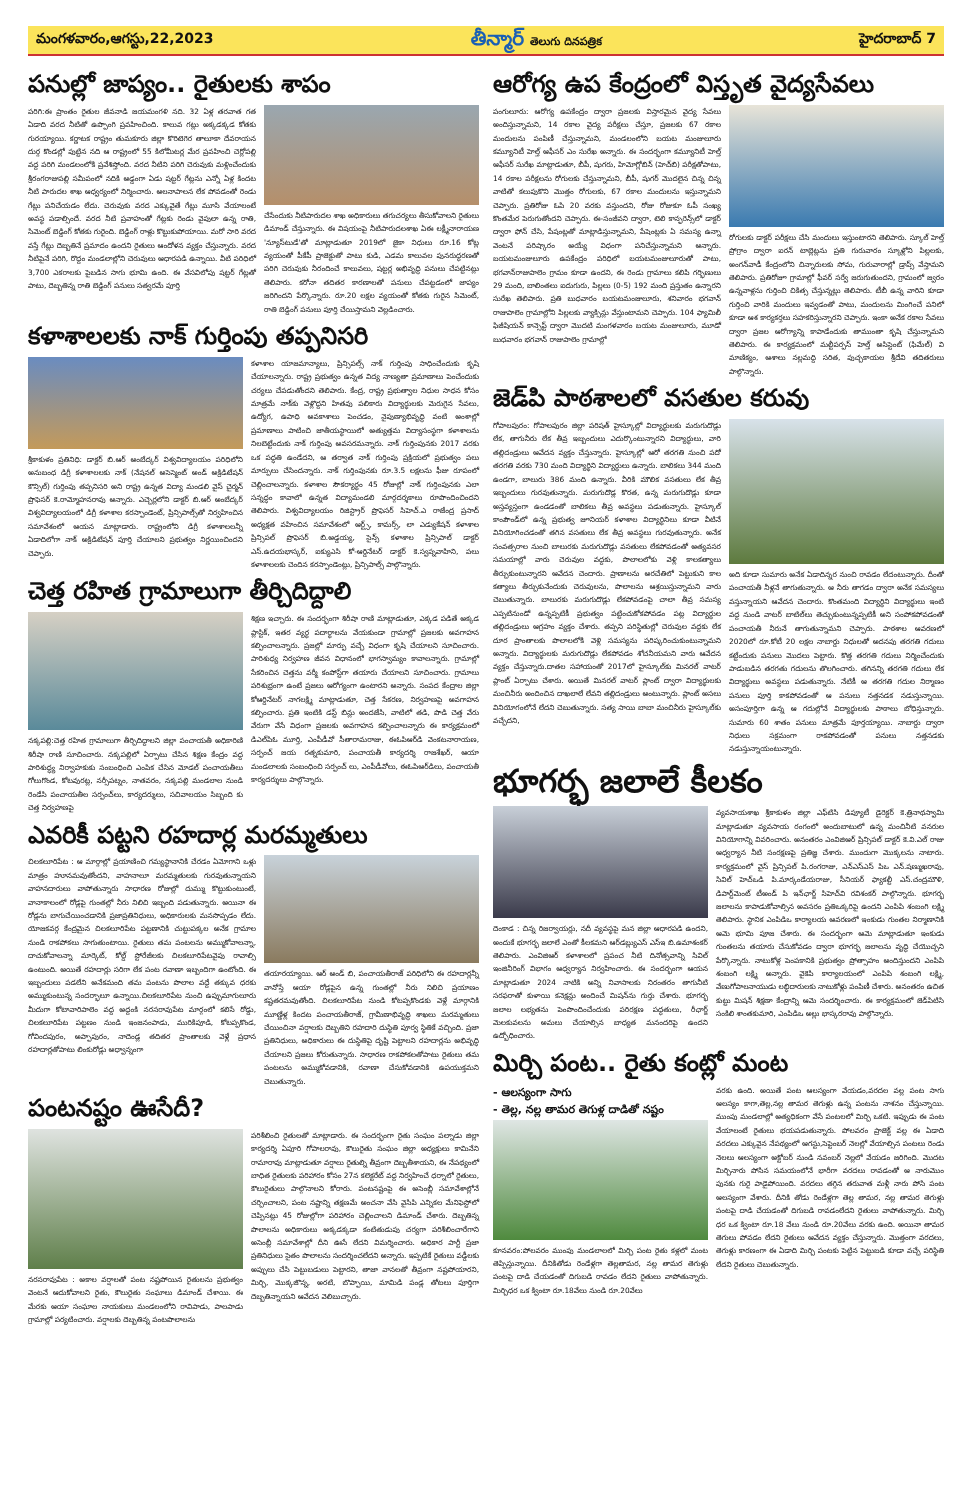మంగళవారం,ఆగస్టు,22,2023
తీన్మార్ తెలుగు దినపత్రిక
హైదరాబాద్ 7
పనుల్లో జాప్యం.. రైతులకు శాపం
పరిగి:ఈ ప్రాంతం రైతుల జీవనాడి జయమంగళి నది. 32 ఏళ్ల తరవాత గత ఏడాది వరద నీటితో ఉప్పొంగి ప్రవహించింది. కాలువ గట్లు అక్కడక్కడ కోతకు గురయ్యాయి. కర్ణాటక రాష్ట్రం తుమకూరు జిల్లా కొరిటెగెర తాలూకా దేవరాయన దుర్గ కొండల్లో పుట్టిన నది ఆ రాష్ట్రంలో 55 కిలోమీటర్ల మేర ప్రవహించి చెర్లోపల్లి వద్ద పరిగి మండలంలోకి ప్రవేశిస్తోంది. వరద నీటిని పరిగి చెరువుకు మళ్లించేందుకు శ్రీరంగరాజుపల్లి సమీపంలో నదికి అడ్డంగా ఏడు షట్టర్ గేట్లను ఎన్నో ఏళ్ల కిందట నీటి పారుదల శాఖ ఆధ్వర్యంలో నిర్మించారు. అలనాపాలన లేక పోవడంతో రెండు గేట్లు పనిచేయడం లేదు. చెరువుకు వరద ఎక్కువైతే గేట్లు మూసి వేయాలంటే అవస్థ పడాల్సిందే. వరద నీటి ప్రవాహంతో గేట్లకు రెండు వైపులా ఉన్న రాతి, సిమెంట్ బెడ్డింగ్ కోతకు గురైంది. బెడ్డింగ్ రాళ్లు కొట్టుకుపోయాయి. మరో సారి వరద వస్తే గేట్లు దెబ్బతినే ప్రమాదం ఉందని రైతులు ఆందోళన వ్యక్తం చేస్తున్నారు. వరద నీటిపైనే పరిగి, రొద్దం మండలాల్లోని చెరువులు ఆధారపడి ఉన్నాయి. వీటి పరిధిలో 3,700 ఎకరాలకు పైబడిన సాగు భూమి ఉంది. ఈ వేసవిలోపు షట్టర్ గేట్లతో పాటు, దెబ్బతిన్న రాతి బెడ్డింగ్ పనులు సత్వరమే పూర్తి
చేసేందుకు నీటిపారుదల శాఖ అధికారులు తగుచర్యలు తీసుకోవాలని రైతులు డిమాండ్ చేస్తున్నారు. ఈ విషయంపై నీటిపారుదలశాఖ ఏఈ లక్ష్మీనారాయణ 'న్యూస్‌టుడే'తో మాట్లాడుతూ 2019లో జైకా నిధులు రూ.16 కోట్ల వ్యయంతో పీకేపీ ప్రాజెక్టుతో పాటు కుడి, ఎడమ కాలువల పునరుద్ధరణతో పరిగి చెరువుకు నీరందించే కాలువలు, షట్టర్ల అభివృద్ధి పనులు చేపట్టినట్లు తెలిపారు. కరోనా తదితర కారణాలతో పనులు చేపట్టడంలో జాప్యం జరిగిందని పేర్కొన్నారు. రూ.20 లక్షల వ్యయంతో కోతకు గురైన సిమెంట్, రాతి బెడ్డింగ్ పనులు పూర్తి చేయిస్తామని వెల్లడించారు.
కళాశాలలకు నాక్ గుర్తింపు తప్పనిసరి
శ్రీకాకుళం ప్రతినిధి: డాక్టర్ బి.ఆర్ అంబేద్కర్ విశ్వవిద్యాలయం పరిధిలోని అనుబంధ డిగ్రీ కళాశాలలకు నాక్ (నేషనల్ అసెస్మెంట్ అండ్ అక్రిడిటేషన్ కౌన్సిల్) గుర్తింపు తప్పనిసరి అని రాష్ట్ర ఉన్నత విద్యా మండలి వైస్ చైర్మన్ ప్రొఫెసర్ కె.రామ్మోహనరావు అన్నారు. ఎచ్చెర్లలోని డాక్టర్ బి.ఆర్ అంబేద్కర్ విశ్వవిద్యాలయంలో డిగ్రీ కళాశాల కరస్పాండెంట్, ప్రిన్సిపాల్స్‌తో నిర్వహించిన సమావేశంలో ఆయన మాట్లాడారు. రాష్ట్రంలోని డిగ్రీ కళాశాలలన్నీ ఏడాదిలోగా నాక్ అక్రిడిటేషన్ పూర్తి చేయాలని ప్రభుత్వం నిర్ణయించిందని చెప్పారు.
కళాశాల యాజమాన్యాలు, ప్రిన్సిపల్స్ నాక్ గుర్తింపు సాధించేందుకు కృషి చేయాలన్నారు. రాష్ట్ర ప్రభుత్వం ఉన్నత విద్య నాణ్యతా ప్రమాణాలు పెంచేందుకు చర్యలు చేపడుతోందని తెలిపారు. కేంద్ర, రాష్ట్ర ప్రభుత్వాల నిధుల సాధన కోసం మాత్రమే నాక్‌కు వెళ్లొద్దని హితవు పలికారు విద్యార్థులకు మెరుగైన సేవలు, ఉద్యోగ, ఉపాధి అవకాశాలు పెంచడం, నైపుణ్యాభివృద్ధి వంటి అంశాల్లో ప్రమాణాలు పాటించి జాతీయస్థాయిలో అత్యుత్తమ విద్యాసంస్థగా కళాశాలను నిలబెట్టేందుకు నాక్ గుర్తింపు అవసరమన్నారు. నాక్ గుర్తింపునకు 2017 వరకు ఒక పద్ధతి ఉండేదని, ఆ తర్వాత నాక్ గుర్తింపు ప్రక్రియలో ప్రభుత్వం పలు మార్పులు చేసిందన్నారు. నాక్ గుర్తింపునకు రూ.3.5 లక్షలను ఫీజు రూపంలో చెల్లించాలన్నారు. కళాశాల సౌకర్యార్థం 45 రోజుల్లో నాక్ గుర్తింపునకు ఎలా సన్నద్ధం కావాలో ఉన్నత విద్యామండలి మార్గదర్శకాలు రూపొందించిందని తెలిపారు. విశ్వవిద్యాలయం రిజిస్ట్రార్ ప్రొఫెసర్ సిహెచ్.ఎ రాజేంద్ర ప్రసాద్ అధ్యక్షత వహించిన సమావేశంలో ఆర్ట్స్, కామర్స్, లా ఎడ్యుకేషన్ కళాశాల ప్రిన్సిపల్ ప్రొఫెసర్ బి.అడ్డయ్య, సైన్స్ కళాశాల ప్రిన్సిపాల్ డాక్టర్ ఎస్.ఉదయభాస్కర్, ఐక్యుఎసి కో-ఆర్డినేటర్ డాక్టర్ కె.స్వప్నవాహిని, పలు కళాశాలలకు చెందిన కరస్పాండెంట్లు, ప్రిన్సిపాల్స్ పాల్గొన్నారు.
చెత్త రహిత గ్రామాలుగా తీర్చిదిద్దాలి
నక్కపల్లి:చెత్త రహిత గ్రామాలుగా తీర్చిదిద్దాలని జిల్లా పంచాయతీ అధికారిణి శిరీషా రాణి సూచించారు. నక్కపల్లిలో ఏర్పాటు చేసిన శిక్షణ కేంద్రం వద్ద పారిశుద్ధ్య నిర్వాహకుకు సంబంధించి ఎంపిక చేసిన మోడల్ పంచాయతీలు గోలుగొండ, కోటవురట్ల, నర్సీపట్నం, నాతవరం, నక్కపల్లి మండలాల నుండి రెండేసి పంచాయతీల సర్పంచ్‌లు, కార్యదర్శులు, సచివాలయం సిబ్బంది కు చెత్త నిర్వహణపై
శిక్షణ ఇచ్చారు. ఈ సందర్భంగా శిరీషా రాణి మాట్లాడుతూ, ఎక్కడ పడితే అక్కడ ప్లాస్టిక్, ఇతర వ్యర్థ పదార్థాలను వేయకుండా గ్రామాల్లో ప్రజలకు అవగాహన కల్పించాలన్నారు. ప్రజల్లో మార్పు వచ్చే విధంగా కృషి చేయాలని సూచించారు. పారిశుధ్య నిర్వహణ జీవన విధానంలో భాగస్వామ్యం కావాలన్నారు. గ్రామాల్లో సేకరించిన చెత్తను వర్మీ కంపోస్ట్‌గా తయారు చేయాలని సూచించారు. గ్రామాలు పరిశుభ్రంగా ఉంటే ప్రజలు ఆరోగ్యంగా ఉంటారని అన్నారు. సంపద కేంద్రాల జిల్లా కోఆర్డినేటర్ నాగలక్ష్మి మాట్లాడుతూ, చెత్త సేకరణ, నిర్వహణపై అవగాహన కల్పించారు. ప్రతి ఇంటికి డస్ట్ బిన్లు అందజేసి, వాటిలో తడి, పొడి చెత్త వేరు వేరుగా వేసే విధంగా ప్రజలకు అవగాహన కల్పించాలన్నారు ఈ కార్యక్రమంలో డిఎల్‌పిఓ మూర్తి, ఎంపీడీవో సీతారామరాజు, ఈఓపిఆర్‌డి వెంకటనారాయణ, సర్పంచ్ జయ రత్నకుమారి, పంచాయతీ కార్యదర్శి రాజశేఖర్, ఆయా మండలాలకు సంబంధించి సర్పంచ్ లు, ఎంపీడీవోలు, ఈఓపిఆర్‌డిలు, పంచాయతీ కార్యదర్శులు పాల్గొన్నారు.
ఎవరికీ పట్టని రహదార్ల మరమ్మతులు
చిలకలూరిపేట : ఆ మార్గాల్లో ప్రయాణించి గమ్యస్థానానికి చేరడం ఏమోగాని ఒళ్లు మాత్రం హూనమవుతోందని, వాహనాలూ మరమ్మతులకు గురవుతున్నాయని వాహనదారులు వాపోతున్నారు సాధారణ రోజుల్లో దుమ్ము కొట్టుకుంటుంటే, వానాకాలంలో రోడ్లపై గుంతల్లో నీరు నిలిచి ఇబ్బంది పడుతున్నారు. అయినా ఈ రోడ్లను బాగుచేయించడానికి ప్రజాప్రతినిధులు, అధికారులకు మనసొప్పడం లేదు. యోజకవర్గ కేంద్రమైన చిలకలూరిపేట పట్టణానికి చుట్టుపక్కల అనేక గ్రామాల నుండి రాకపోకలు సాగుతుంటాయి. రైతులు తమ పంటలను అమ్ముకోవాలన్నా, దాచుకోవాలన్నా మార్కెట్, కోల్డ్ స్టోరేజీలకు చిలకలూరిపేటవైపు రావాల్సి ఉంటుంది. అయితే రహదార్లు సరిగా లేక పంట రవాణా ఇబ్బందిగా ఉంటోంది. ఈ ఇబ్బందులు పడలేని అనేకమంది తమ పంటను పొలాల వద్దే తక్కువ ధరకు అమ్ముకుంటున్న సందర్భాలూ ఉన్నాయి.చిలకలూరిపేట నుంచి ఉప్పుమాగులూరు మీదుగా కోటావారిపాలెం వద్ద అద్దంకి నరసరావుపేట మార్గంలో కలిసే రోడ్డు, చిలకలూరిపేట పట్టణం నుండి ఇంజనంపాడు, మురికిపూడి, కోటప్పకొండ, గోవిందపురం, అప్పాపురం, నాదెండ్ల తదితర ప్రాంతాలకు వెళ్లే ప్రధాన రహదార్లతోపాటు లింకురోడ్లు అధ్వాన్నంగా
తయారయ్యాయి. ఆర్ అండ్ బి, పంచాయతీరాజ్ పరిధిలోని ఈ రహదార్లన్నీ వానోస్తే ఆయా రోడ్లపైన ఉన్న గుంతల్లో నీరు నిలిచి ప్రయాణం కష్టతరమవుతోంది. చిలకలూరిపేట నుండి కోటప్పకొండకు వెళ్లే మార్గానికి మూణ్ణేళ్ల కిందట పంచాయతీరాజ్, గ్రామీణాభివృద్ధి శాఖలు మరమ్మతులు చేయించినా వర్షాలకు దెబ్బతిని రహదారి దుస్థితి పూర్వ స్థితికే వచ్చింది. ప్రజా ప్రతినిధులు, అధికారులు ఈ దుస్థితిపై దృష్టి పెట్టాలని రహదార్లను అభివృద్ధి చేయాలని ప్రజలు కోరుతున్నారు. సాధారణ రాకపోకలతోపాటు రైతులు తమ పంటలను అమ్ముకోవడానికి, రవాణా చేసుకోవడానికి ఉపయుక్తమని చెబుతున్నారు.
పంటనష్టం ఊసేదీ?
నరసరావుపేట : అకాల వర్షాలతో పంట నష్టపోయిన రైతులను ప్రభుత్వం వెంటనే ఆదుకోవాలని రైతు, కౌలురైతు సంఘాలు డిమాండ్ చేశాయి. ఈ మేరకు ఆయా సంఘాల నాయకులు మండలంలోని రావిపాడు, పాలపాడు గ్రామాల్లో పర్యటించారు. వర్షాలకు దెబ్బతిన్న పంటపొలాలను
పరిశీలించి రైతులతో మాట్లాడారు. ఈ సందర్భంగా రైతు సంఘం పల్నాడు జిల్లా కార్యదర్శి ఏపూరి గోపాలరావు, కౌలురైతు సంఘం జిల్లా అధ్యక్షులు కామినేని రామారావు మాట్లాడుతూ వర్షాలు రైతుల్ని తీవ్రంగా దెబ్బతీశాయని, ఈ నేపథ్యంలో బాధిత రైతులకు పరిహారం కోసం 27న కలెక్టరేట్ వద్ద నిర్వహించే ధర్నాలో రైతులు, కౌలురైతులు పాల్గొనాలని కోరారు. పంటనష్టంపై ఈ అసెంబ్లీ సమావేశాల్లోనే చర్చించాలని, పంట నష్టాన్ని తక్షణమే అంచనా వేసి వైసిపి ఎన్నికల మేనిఫెస్టోలో చెప్పినట్లు 45 రోజుల్లోగా పరిహారం చెల్లించాలని డిమాండ్ చేశారు. దెబ్బతిన్న పొలాలను అధికారులు అక్కడక్కడా కంటితుడుపు చర్యగా పరిశీలించారేగాని అసెంబ్లీ సమావేశాల్లో దీని ఊసే లేదని విమర్శించారు. అధికార పార్టీ ప్రజా ప్రతినిధులు సైతం పొలాలను సందర్శించలేదని అన్నారు. ఇప్పటికే రైతులు వడ్డీలకు అప్పులు చేసి పెట్టుబడులు పెట్టారని, తాజా వానలతో తీవ్రంగా నష్టపోయారని, మిర్చి, మొక్కజొన్న, అరటి, బొప్పాయి, మామిడి పండ్ల తోటలు పూర్తిగా దెబ్బతిన్నాయని ఆవేదన వెలిబుచ్చారు.
ఆరోగ్య ఉప కేంద్రంలో విస్తృత వైద్యసేవలు
పంగులూరు: ఆరోగ్య ఉపకేంద్రం ద్వారా ప్రజలకు విస్తారమైన వైద్య సేవలు అందిస్తున్నామని, 14 రకాల వైద్య పరీక్షలు చేస్తూ, ప్రజలకు 67 రకాల మందులను పంపిణీ చేస్తున్నామని, మండలంలోని బయట మంజులూరు కమ్యూనిటీ హెల్త్ ఆఫీసర్ ఎం సురేఖ అన్నారు. ఈ సందర్భంగా కమ్యూనిటీ హెల్త్ ఆఫీసర్ సురేఖ మాట్లాడుతూ, బీపీ, షుగరు, హిమోగ్లోబిన్ (హెచ్‌బి) పరీక్షతోపాటు, 14 రకాల పరీక్షలను రోగులకు చేస్తున్నామని, బీపీ, షుగర్ మొదలైన చిన్న చిన్న వాటితో కలుపుకొని మొత్తం రోగులకు, 67 రకాల మందులను ఇస్తున్నామని చెప్పారు. ప్రతిరోజు ఓపి 20 వరకు వస్తుందని, రోజు రోజుకూ ఓపీ సంఖ్య కొంతమేర పెరుగుతోందని చెప్పారు. ఈ-సంజీవని ద్వారా, టెలి కాన్ఫరెన్స్‌లో డాక్టర్ ద్వారా ఫోన్ చేసి, పేషంట్లతో మాట్లాడిస్తున్నామని, పేషెంట్లకు ఏ సమస్య ఉన్నా వెంటనే పరిష్కారం అయ్యే విధంగా పనిచేస్తున్నామని అన్నారు. బయటమంజులూరు ఉపకేంద్రం పరిధిలో బయటమంజులూరుతో పాటు, భగవాన్‌రాజుపాలెం గ్రామం కూడా ఉందని, ఈ రెండు గ్రామాలు కలిపి గర్భిణులు 29 మంది, బాలింతలు ఐదుగురు, పిల్లలు (0-5) 192 మంది ప్రస్తుతం ఉన్నారని సురేఖ తెలిపారు. ప్రతి బుధవారం బయటమంజులూరు, శనివారం భగవాన్ రాజుపాలెం గ్రామాల్లోని పిల్లలకు వ్యాక్సిన్లు వేస్తుంటామని చెప్పారు. 104 ఫ్యామిలీ ఫిజీషియన్ కాన్సెప్ట్ ద్వారా మొదటి మంగళవారం బయట మంజులూరు, మూడో బుధవారం భగవాన్ రాజుపాలెం గ్రామాల్లో
రోగులకు డాక్టర్ పరీక్షలు చేసి మందులు ఇస్తుంటారని తెలిపారు. స్కూల్ హెల్త్ ప్రోగ్రాం ద్వారా ఐరన్ టాబ్లెట్లను ప్రతి గురువారం స్కూళ్లోని పిల్లలకు, అంగన్‌వాడీ కేంద్రంలోని చిన్నారులకు సోమ, గురువారాల్లో డ్రాప్స్ వేస్తామని తెలిపారు. ప్రతిరోజూ గ్రామాల్లో ఫీవర్ సర్వే జరుగుతుందని, గ్రామంలో జ్వరం ఉన్నవాళ్లను గుర్తించి చికిత్స చేస్తున్నట్లు తెలిపారు. టీబీ ఉన్న వారిని కూడా గుర్తించి వారికి మందులు ఇవ్వడంతో పాటు, మందులను మింగించే పనిలో కూడా ఆశ కార్యకర్తలు సహకరిస్తున్నారని చెప్పారు. ఇంకా అనేక రకాల సేవలు ద్వారా ప్రజల ఆరోగ్యాన్ని కాపాడేందుకు తాముంతా కృషి చేస్తున్నామని తెలిపారు. ఈ కార్యక్రమంలో మల్టీపర్పస్ హెల్త్ అసిస్టెంట్ (ఫిమేల్) వి మాణిక్యం, ఆశాలు నల్లమద్ది సరిత, పుచ్చకాయల శ్రీదేవి తదితరులు పాల్గొన్నారు.
జెడ్‌పి పాఠశాలలో వసతుల కరువు
గోపాలపురం: గోపాలపురం జిల్లా పరిషత్ హైస్కూల్లో విద్యార్థులకు మరుగుదొడ్లు లేక, తాగునీరు లేక తీవ్ర ఇబ్బందులు ఎదుర్కొంటున్నారని విద్యార్థులు, వారి తల్లిదండ్రులు ఆవేదన వ్యక్తం చేస్తున్నారు. హైస్కూల్లో ఆరో తరగతి నుంచి పదో తరగతి వరకు 730 మంది విద్యార్థిని విద్యార్థులు ఉన్నారు. బాలికలు 344 మంది ఉండగా, బాలురు 386 మంది ఉన్నారు. వీరికి మౌలిక వసతులు లేక తీవ్ర ఇబ్బందులు గురవుతున్నారు. మరుగుదొడ్ల కొరత, ఉన్న మరుగుదొడ్లు కూడా అస్తవ్యస్తంగా ఉండడంతో బాలికలు తీవ్ర అవస్థలు పడుతున్నారు. హైస్కూల్ కాంపౌండ్‌లో ఉన్న ప్రభుత్వ జూనియర్ కళాశాల విద్యార్థినిలు కూడా వీటినే వినియోగించడంతో తగిన వసతులు లేక తీవ్ర అవస్థలు గురవుతున్నారు. అనేక సంవత్సరాల నుంచి బాలురకు మరుగుదొడ్లు వసతులు లేకపోవడంతో అత్యవసర సమయాల్లో వారు చెరువుల వద్దకు, పొలాలలోకు వెళ్లి కాలకత్యాలు తీర్చుకుంటున్నారని ఆవేదన చెందారు. ప్రాణాలను అరచేతిలో పెట్టుకుని కాల కత్యాలు తీర్చుకునేందుకు చెరువులను, పొలాలను ఆశ్రయిస్తున్నామని వారు చెబుతున్నారు. బాలురకు మరుగుదొడ్లు లేకపోవడంపై చాలా తీవ్ర సమస్య ఎప్పటినుండో ఉన్నప్పటికీ ప్రభుత్వం పట్టించుకోకపోవడం పట్ల విద్యార్థుల తల్లిదండ్రులు ఆగ్రహం వ్యక్తం చేశారు. తప్పని పరిస్థితుల్లో చెరువుల వద్దకు లేక దూర ప్రాంతాలకు పొలాలలోకి వెళ్లి సమస్యను పరిష్కరించుకుంటున్నామని అన్నారు. విద్యార్థులకు మరుగుదొడ్లు లేకపోవడం శోచనీయమని వారు ఆవేదన వ్యక్తం చేస్తున్నారు.దాతల సహాయంతో 2017లో హైస్కూల్‌కు మినరల్ వాటర్ ప్లాంట్ ఏర్పాటు చేశారు. అయితే మినరల్ వాటర్ ప్లాంట్ ద్వారా విద్యార్థులకు మంచినీరు అందించిన దాఖలాలే లేవని తల్లిదండ్రులు అంటున్నారు. ప్లాంట్ అసలు వినియోగంలోనే లేదని చెబుతున్నారు. సత్య సాయి బాబా మంచినీరు హైస్కూల్‌కు వచ్చేదని,
అది కూడా సుమారు అనేక ఏడాదిన్నర నుంచి రావడం లేదంటున్నారు. దీంతో పంచాయతీ నీళ్లనే తాగుతున్నారు. ఆ నీరు తాగడం ద్వారా అనేక సమస్యలు వస్తున్నాయని ఆవేదన చెందారు. కొంతమంది విద్యార్థిని విద్యార్థులు ఇంటి వద్ద నుండి వాటర్ బాటిల్‌లు తెచ్చుకుంటున్నప్పటికీ అని సంపోకపోవడంతో పంచాయతీ నీరునే తాగుతున్నామని చెప్పారు. పాఠశాల ఆవరణలో 2020లో రూ.కోటీ 20 లక్షల నాబార్డు నిధులతో అదనపు తరగతి గదులు కట్టేందుకు పనులు మొదలు పెట్టారు. కొత్త తరగతి గదులు నిర్మించేందుకు పాడుబడిన తరగతు గదులను తొలగించారు. తగినన్ని తరగతి గదులు లేక విద్యార్థులు అవస్థలు పడుతున్నారు. నేటికీ ఆ తరగతి గదుల నిర్మాణం పనులు పూర్తి కాకపోవడంతో ఆ పనులు నత్తనడక నడుస్తున్నాయి. అసంపూర్తిగా ఉన్న ఆ గదుల్లోనే విద్యార్థులకు పాఠాలు బోధిస్తున్నారు. సుమారు 60 శాతం పనులు మాత్రమే పూర్తయ్యాయి. నాబార్డు ద్వారా నిధులు సక్రమంగా రాకపోవడంతో పనులు నత్తనడకు నడుస్తున్నాయంటున్నారు.
భూగర్భ జలాలే కీలకం
దెంకాడ : చిన్న రిజర్వాయర్లు, నదీ వ్యవస్థపై మన జిల్లా ఆధారపడి ఉందని, అందుకే భూగర్భ జలాలే ఎంతో కీలకమని ఆర్‌డబ్ల్యుఎస్ ఎస్ఇ బి.ఉమాశంకర్ తెలిపారు. ఎంవిజిఆర్ కళాశాలలో ప్రపంచ నీటి దినోత్సవాన్ని సివిల్ ఇంజినీరింగ్ విభాగం ఆధ్వర్యాన నిర్వహించారు. ఈ సందర్భంగా ఆయన మాట్లాడుతూ 2024 నాటికి అన్ని నివాసాలకు నిరంతరం తాగునీటి సరఫరాతో కుళాయి కనెక్షన్లు అందించే మిషన్‌ను గుర్తు చేశారు. భూగర్భ జలాల లభ్యతను పెంపొందించేందుకు పరిరక్షణ పద్ధతులు, రీఛార్జ్ మెలకువలను అమలు చేయాల్సిన బాధ్యత మనందరిపై ఉందని ఉద్బోధించారు.
వ్యవసాయశాఖ శ్రీకాకుళం జిల్లా ఎఫ్‌టిసి డిప్యూటీ డైరెక్టర్ కె.త్రినాథస్వామి మాట్లాడుతూ వ్యవసాయ రంగంలో అందుబాటులో ఉన్న మంచినీటి వనరుల వినియోగాన్ని వివరించారు. అనంతరం ఎంవిజిఆర్ ప్రిన్సిపల్ డాక్టర్ కె.వి.ఎల్ రాజు ఆధ్వర్యాన నీటి సంరక్షణపై ప్రతిజ్ఞ చేశారు. ముందుగా మొక్కలను నాటారు. కార్యక్రమంలో వైస్ ప్రిన్సిపల్ పి.రంగరాజు, ఎన్ఎస్ఎస్ పిఒ ఎన్.షణ్ముఖరావు, సివిల్ హెచ్‌ఒడి పి.మార్కండేయరాజు, సీనియర్ ఫ్యాకల్టీ ఎస్.చంద్రమౌళి, డిపార్ట్‌మెంట్ టీఅండ్ పి ఇన్‌ఛార్జ్ సిహెచ్‌వి రవిశంకర్ పాల్గొన్నారు. భూగర్భ జలాలను కాపాడుకోవాల్సిన అవసరం ప్రతిఒక్కరిపై ఉందని ఎంపిపి శంబంగి లక్ష్మి తెలిపారు. స్థానిక ఎంపిడిఒ కార్యాలయ ఆవరణలో ఇంకుడు గుంతల నిర్మాణానికి ఆమె భూమి పూజ చేశారు. ఈ సందర్భంగా ఆమె మాట్లాడుతూ ఇంకుడు గుంతలను తయారు చేసుకోవడం ద్వారా భూగర్భ జలాలను వృద్ధి చేయొచ్చని పేర్కొన్నారు. నాటుకోళ్ల పెంపకానికి ప్రభుత్వం ప్రోత్సాహం అందిస్తుందని ఎంపిపి శంబంగి లక్ష్మి అన్నారు. వైకెపి కార్యాలయంలో ఎంపిపి శంబంగి లక్ష్మి, వేణుగోపాలనాయుడు లబ్ధిదారులకు నాటుకోళ్లు పంపిణీ చేశారు. అనంతరం ఉచిత కుట్టు మిషన్ శిక్షణా కేంద్రాన్ని ఆమె సందర్శించారు. ఈ కార్యక్రమంలో జెడ్‌పిటిసి సంకిలి శాంతకుమారి, ఎంపిడిఒ అల్లు భాస్కరరావు పాల్గొన్నారు.
మిర్చి పంట.. రైతు కంట్లో మంట
- ఆలస్యంగా సాగు
- తెల్ల, నల్ల తామర తెగుళ్ల దాడితో నష్టం
కూనవరం:పోలవరం ముంపు మండలాలలో మిర్చి పంట రైతు కళ్లలో మంట తెప్పిస్తున్నాయి. దీనికితోడు రెండేళ్లగా తెల్లతామర, నల్ల తామర తెగుళ్లు పంటపై దాడి చేయడంతో దిగుబడి రావడం లేదని రైతులు వాపోతున్నారు. మిర్చిధర ఒక క్వింటా రూ.18వేలు నుండి రూ.20వేలు
వరకు ఉంది. అయితే పంట ఆలస్యంగా వేయడం,వరదల వల్ల పంట సాగు ఆలస్యం కాగా,తెల్ల,నల్ల తామర తెగుళ్లు ఉన్న పంటను నాశనం చేస్తున్నాయి. ముంపు మండలాల్లో అత్యధికంగా వేసే పంటలలో మిర్చి ఒకటి. ఇప్పుడు ఈ పంట వేయాలంటే రైతులు భయపడుతున్నారు. పోలవరం ప్రాజెక్ట్ వల్ల ఈ ఏడాది వరదలు ఎక్కువైన నేపథ్యంలో ఆగస్టు,సెప్టెంబర్ నెలల్లో వేయాల్సిన పంటలు రెండు నెలలు ఆలస్యంగా అక్టోబర్ నుండి నవంబర్ నెల్లలో వేయడం జరిగింది. మొదట మిర్చినారు పోసిన సమయంలోనే భారీగా వరదలు రావడంతో ఆ నారుమొం పునకు గురై పాడైపోయింది. వరదలు తగ్గిన తరువాత మళ్లీ నారు పోసి పంట ఆలస్యంగా వేశారు. దీనికి తోడు రెండేళ్లగా తెల్ల తామర, నల్ల తామర తెగుళ్లు పంటపై దాడి చేయడంతో దిగుబడి రావడంలేదని రైతులు వాపోతున్నారు. మిర్చి ధర ఒక క్వింటా రూ.18 వేలు నుండి రూ.20వేలు వరకు ఉంది. అయినా తామర తెగులు పోవడం లేదని రైతులు ఆవేదన వ్యక్తం చేస్తున్నారు. మొత్తంగా వరదలు, తెగుళ్లు కారణంగా ఈ ఏడాది మిర్చి పంటకు పెట్టిన పెట్టుబడి కూడా వచ్చే పరిస్థితి లేదని రైతులు చెబుతున్నారు.